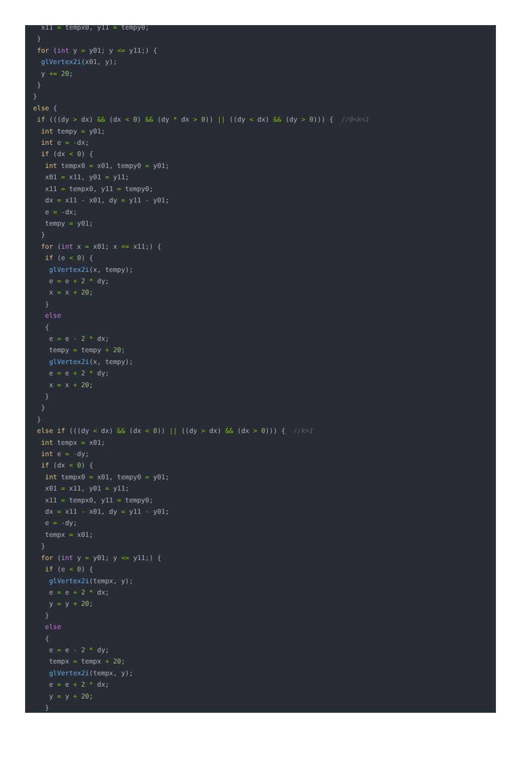x11 = tempx0, y11 = tempy0;
  }
  for (int y = y01; y <= y11;) {
   glVertex2i(x01, y);
   y += 20;
  }
 }
 else {
  if (((dy > dx) && (dx < 0) && (dy * dx > 0)) || ((dy < dx) && (dy > 0))) {  //0<k<1
   int tempy = y01;
   int e = -dx;
   if (dx < 0) {
    int tempx0 = x01, tempy0 = y01;
    x01 = x11, y01 = y11;
    x11 = tempx0, y11 = tempy0;
    dx = x11 - x01, dy = y11 - y01;
    e = -dx;
    tempy = y01;
   }
   for (int x = x01; x <= x11;) {
    if (e < 0) {
     glVertex2i(x, tempy);
     e = e + 2 * dy;
     x = x + 20;
    }
    else
    {
     e = e - 2 * dx;
     tempy = tempy + 20;
     glVertex2i(x, tempy);
     e = e + 2 * dy;
     x = x + 20;
    }
   }
  }
  else if (((dy < dx) && (dx < 0)) || ((dy > dx) && (dx > 0))) {  //k>1
   int tempx = x01;
   int e = -dy;
   if (dx < 0) {
    int tempx0 = x01, tempy0 = y01;
    x01 = x11, y01 = y11;
    x11 = tempx0, y11 = tempy0;
    dx = x11 - x01, dy = y11 - y01;
    e = -dy;
    tempx = x01;
   }
   for (int y = y01; y <= y11;) {
    if (e < 0) {
     glVertex2i(tempx, y);
     e = e + 2 * dx;
     y = y + 20;
    }
    else
    {
     e = e - 2 * dy;
     tempx = tempx + 20;
     glVertex2i(tempx, y);
     e = e + 2 * dx;
     y = y + 20;
    }